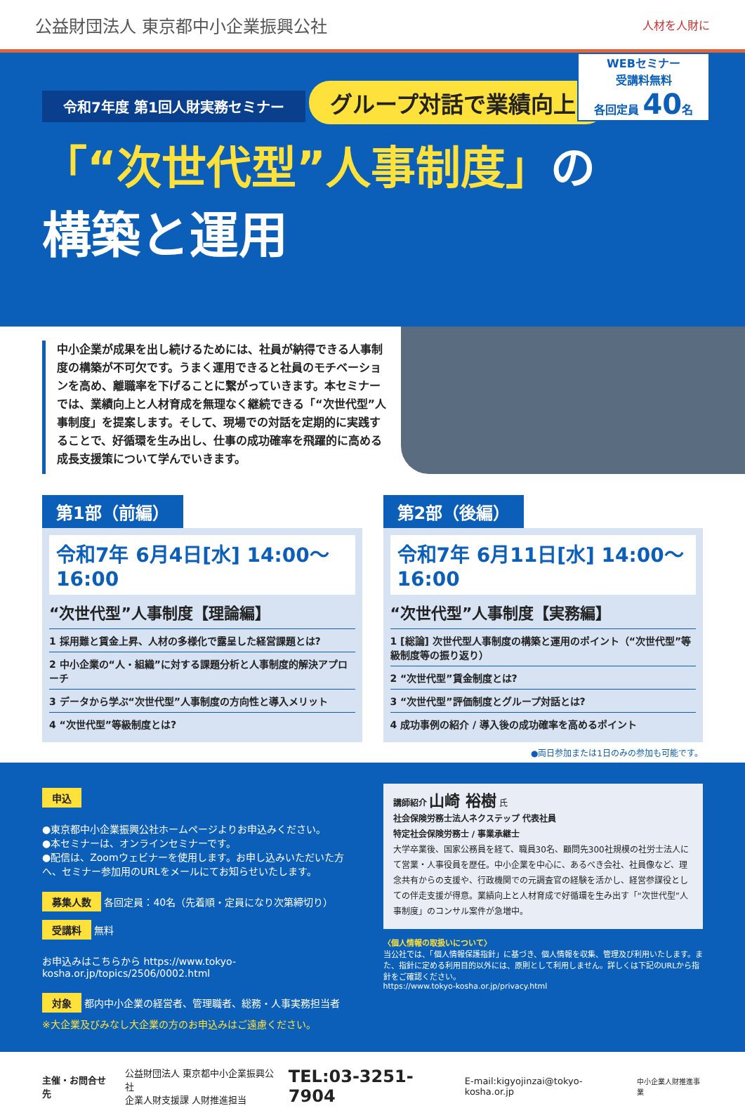公益財団法人 東京都中小企業振興公社
人材を人財に
令和7年度 第1回人財実務セミナー
WEBセミナー
受講料無料
各回定員 40名
グループ対話で業績向上!
「“次世代型”人事制度」の
構築と運用
中小企業が成果を出し続けるためには、社員が納得できる人事制度の構築が不可欠です。うまく運用できると社員のモチベーションを高め、離職率を下げることに繋がっていきます。本セミナーでは、業績向上と人材育成を無理なく継続できる「“次世代型”人事制度」を提案します。そして、現場での対話を定期的に実践することで、好循環を生み出し、仕事の成功確率を飛躍的に高める成長支援策について学んでいきます。
第1部（前編）
令和7年 6月4日[水] 14:00～16:00
“次世代型”人事制度【理論編】
1 採用難と賃金上昇、人材の多様化で露呈した経営課題とは?
2 中小企業の“人・組織”に対する課題分析と人事制度的解決アプローチ
3 データから学ぶ“次世代型”人事制度の方向性と導入メリット
4 “次世代型”等級制度とは?
第2部（後編）
令和7年 6月11日[水] 14:00～16:00
“次世代型”人事制度【実務編】
1 [総論] 次世代型人事制度の構築と運用のポイント（“次世代型”等級制度等の振り返り）
2 “次世代型”賃金制度とは?
3 “次世代型”評価制度とグループ対話とは?
4 成功事例の紹介 / 導入後の成功確率を高めるポイント
●両日参加または1日のみの参加も可能です。
申込
●東京都中小企業振興公社ホームページよりお申込みください。
●本セミナーは、オンラインセミナーです。
●配信は、Zoomウェビナーを使用します。お申し込みいただいた方へ、セミナー参加用のURLをメールにてお知らせいたします。
募集人数
各回定員：40名（先着順・定員になり次第締切り）
受講料
無料
お申込みはこちらから https://www.tokyo-kosha.or.jp/topics/2506/0002.html
対象
都内中小企業の経営者、管理職者、総務・人事実務担当者
※大企業及びみなし大企業の方のお申込みはご遠慮ください。
講師紹介 山崎 裕樹 氏
社会保険労務士法人ネクステップ 代表社員
特定社会保険労務士 / 事業承継士
大学卒業後、国家公務員を経て、職員30名、顧問先300社規模の社労士法人にて営業・人事役員を歴任。中小企業を中心に、あるべき会社、社員像など、理念共有からの支援や、行政機関での元調査官の経験を活かし、経営参謀役としての伴走支援が得意。業績向上と人材育成で好循環を生み出す「“次世代型”人事制度」のコンサル案件が急増中。
〈個人情報の取扱いについて〉
当公社では、「個人情報保護指針」に基づき、個人情報を収集、管理及び利用いたします。また、指針に定める利用目的以外には、原則として利用しません。詳しくは下記のURLから指針をご確認ください。
https://www.tokyo-kosha.or.jp/privacy.html
主催・お問合せ先
公益財団法人 東京都中小企業振興公社
企業人財支援課 人財推進担当
TEL:03-3251-7904 E-mail:kigyojinzai@tokyo-kosha.or.jp 中小企業人財推進事業